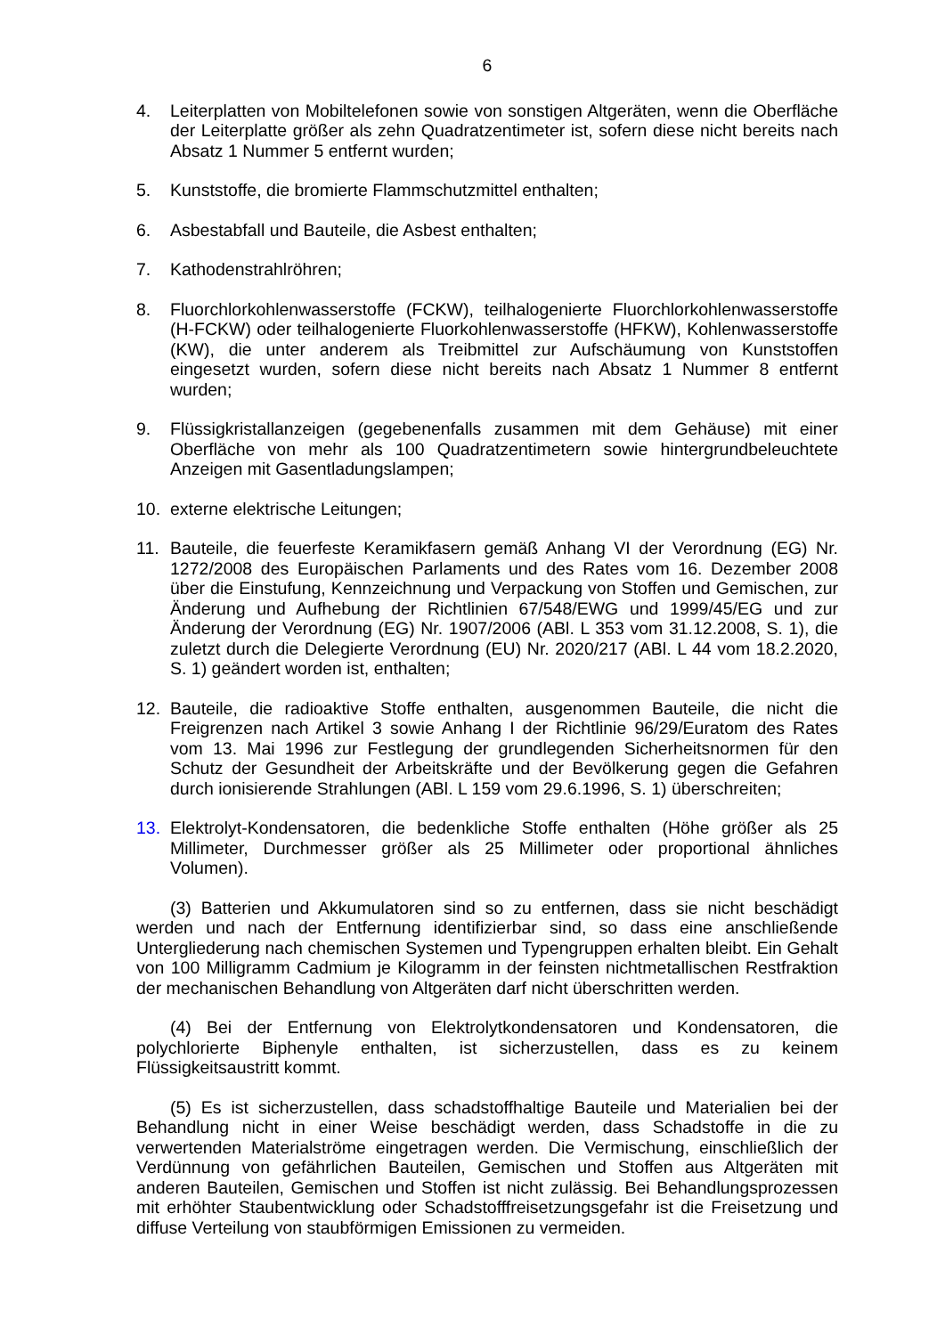6
4. Leiterplatten von Mobiltelefonen sowie von sonstigen Altgeräten, wenn die Oberfläche der Leiterplatte größer als zehn Quadratzentimeter ist, sofern diese nicht bereits nach Absatz 1 Nummer 5 entfernt wurden;
5. Kunststoffe, die bromierte Flammschutzmittel enthalten;
6. Asbestabfall und Bauteile, die Asbest enthalten;
7. Kathodenstrahlröhren;
8. Fluorchlorkohlenwasserstoffe (FCKW), teilhalogenierte Fluorchlorkohlenwasserstoffe (H-FCKW) oder teilhalogenierte Fluorkohlenwasserstoffe (HFKW), Kohlenwasserstoffe (KW), die unter anderem als Treibmittel zur Aufschäumung von Kunststoffen eingesetzt wurden, sofern diese nicht bereits nach Absatz 1 Nummer 8 entfernt wurden;
9. Flüssigkristallanzeigen (gegebenenfalls zusammen mit dem Gehäuse) mit einer Oberfläche von mehr als 100 Quadratzentimetern sowie hintergrundbeleuchtete Anzeigen mit Gasentladungslampen;
10. externe elektrische Leitungen;
11. Bauteile, die feuerfeste Keramikfasern gemäß Anhang VI der Verordnung (EG) Nr. 1272/2008 des Europäischen Parlaments und des Rates vom 16. Dezember 2008 über die Einstufung, Kennzeichnung und Verpackung von Stoffen und Gemischen, zur Änderung und Aufhebung der Richtlinien 67/548/EWG und 1999/45/EG und zur Änderung der Verordnung (EG) Nr. 1907/2006 (ABl. L 353 vom 31.12.2008, S. 1), die zuletzt durch die Delegierte Verordnung (EU) Nr. 2020/217 (ABl. L 44 vom 18.2.2020, S. 1) geändert worden ist, enthalten;
12. Bauteile, die radioaktive Stoffe enthalten, ausgenommen Bauteile, die nicht die Freigrenzen nach Artikel 3 sowie Anhang I der Richtlinie 96/29/Euratom des Rates vom 13. Mai 1996 zur Festlegung der grundlegenden Sicherheitsnormen für den Schutz der Gesundheit der Arbeitskräfte und der Bevölkerung gegen die Gefahren durch ionisierende Strahlungen (ABl. L 159 vom 29.6.1996, S. 1) überschreiten;
13. Elektrolyt-Kondensatoren, die bedenkliche Stoffe enthalten (Höhe größer als 25 Millimeter, Durchmesser größer als 25 Millimeter oder proportional ähnliches Volumen).
(3) Batterien und Akkumulatoren sind so zu entfernen, dass sie nicht beschädigt werden und nach der Entfernung identifizierbar sind, so dass eine anschließende Untergliederung nach chemischen Systemen und Typengruppen erhalten bleibt. Ein Gehalt von 100 Milligramm Cadmium je Kilogramm in der feinsten nichtmetallischen Restfraktion der mechanischen Behandlung von Altgeräten darf nicht überschritten werden.
(4) Bei der Entfernung von Elektrolytkondensatoren und Kondensatoren, die polychlorierte Biphenyle enthalten, ist sicherzustellen, dass es zu keinem Flüssigkeitsaustritt kommt.
(5) Es ist sicherzustellen, dass schadstoffhaltige Bauteile und Materialien bei der Behandlung nicht in einer Weise beschädigt werden, dass Schadstoffe in die zu verwertenden Materialströme eingetragen werden. Die Vermischung, einschließlich der Verdünnung von gefährlichen Bauteilen, Gemischen und Stoffen aus Altgeräten mit anderen Bauteilen, Gemischen und Stoffen ist nicht zulässig. Bei Behandlungsprozessen mit erhöhter Staubentwicklung oder Schadstofffreisetzungsgefahr ist die Freisetzung und diffuse Verteilung von staubförmigen Emissionen zu vermeiden.